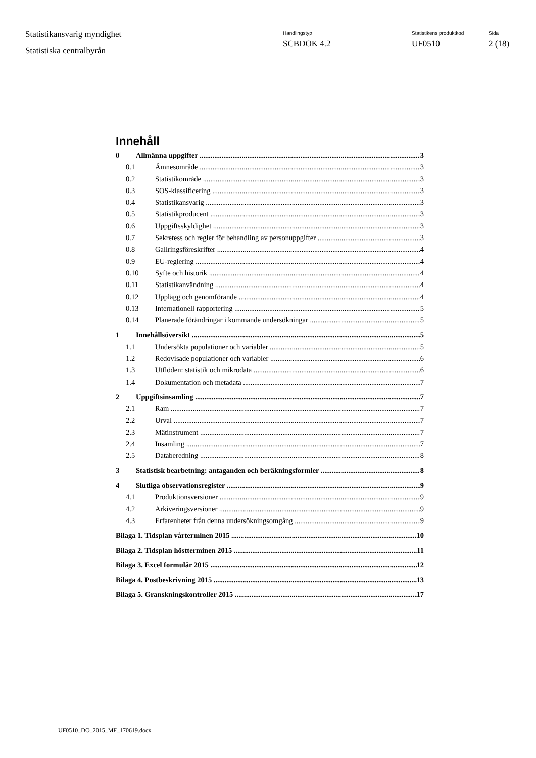Statistikansvarig myndighet
Statistiska centralbyrån
Handlingstyp
SCBDOK 4.2
Statistikens produktkod
UF0510
Sida
2 (18)
Innehåll
0 Allmänna uppgifter 3
0.1 Ämnesområde 3
0.2 Statistikområde 3
0.3 SOS-klassificering 3
0.4 Statistikansvarig 3
0.5 Statistikproducent 3
0.6 Uppgiftsskyldighet 3
0.7 Sekretess och regler för behandling av personuppgifter 3
0.8 Gallringsföreskrifter 4
0.9 EU-reglering 4
0.10 Syfte och historik 4
0.11 Statistikanvändning 4
0.12 Upplägg och genomförande 4
0.13 Internationell rapportering 5
0.14 Planerade förändringar i kommande undersökningar 5
1 Innehållsöversikt 5
1.1 Undersökta populationer och variabler 5
1.2 Redovisade populationer och variabler 6
1.3 Utflöden: statistik och mikrodata 6
1.4 Dokumentation och metadata 7
2 Uppgiftsinsamling 7
2.1 Ram 7
2.2 Urval 7
2.3 Mätinstrument 7
2.4 Insamling 7
2.5 Databeredning 8
3 Statistisk bearbetning: antaganden och beräkningsformler 8
4 Slutliga observationsregister 9
4.1 Produktionsversioner 9
4.2 Arkiveringsversioner 9
4.3 Erfarenheter från denna undersökningsomgång 9
Bilaga 1. Tidsplan vårterminen 2015 10
Bilaga 2. Tidsplan höstterminen 2015 11
Bilaga 3. Excel formulär 2015 12
Bilaga 4. Postbeskrivning 2015 13
Bilaga 5. Granskningskontroller 2015 17
UF0510_DO_2015_MF_170619.docx